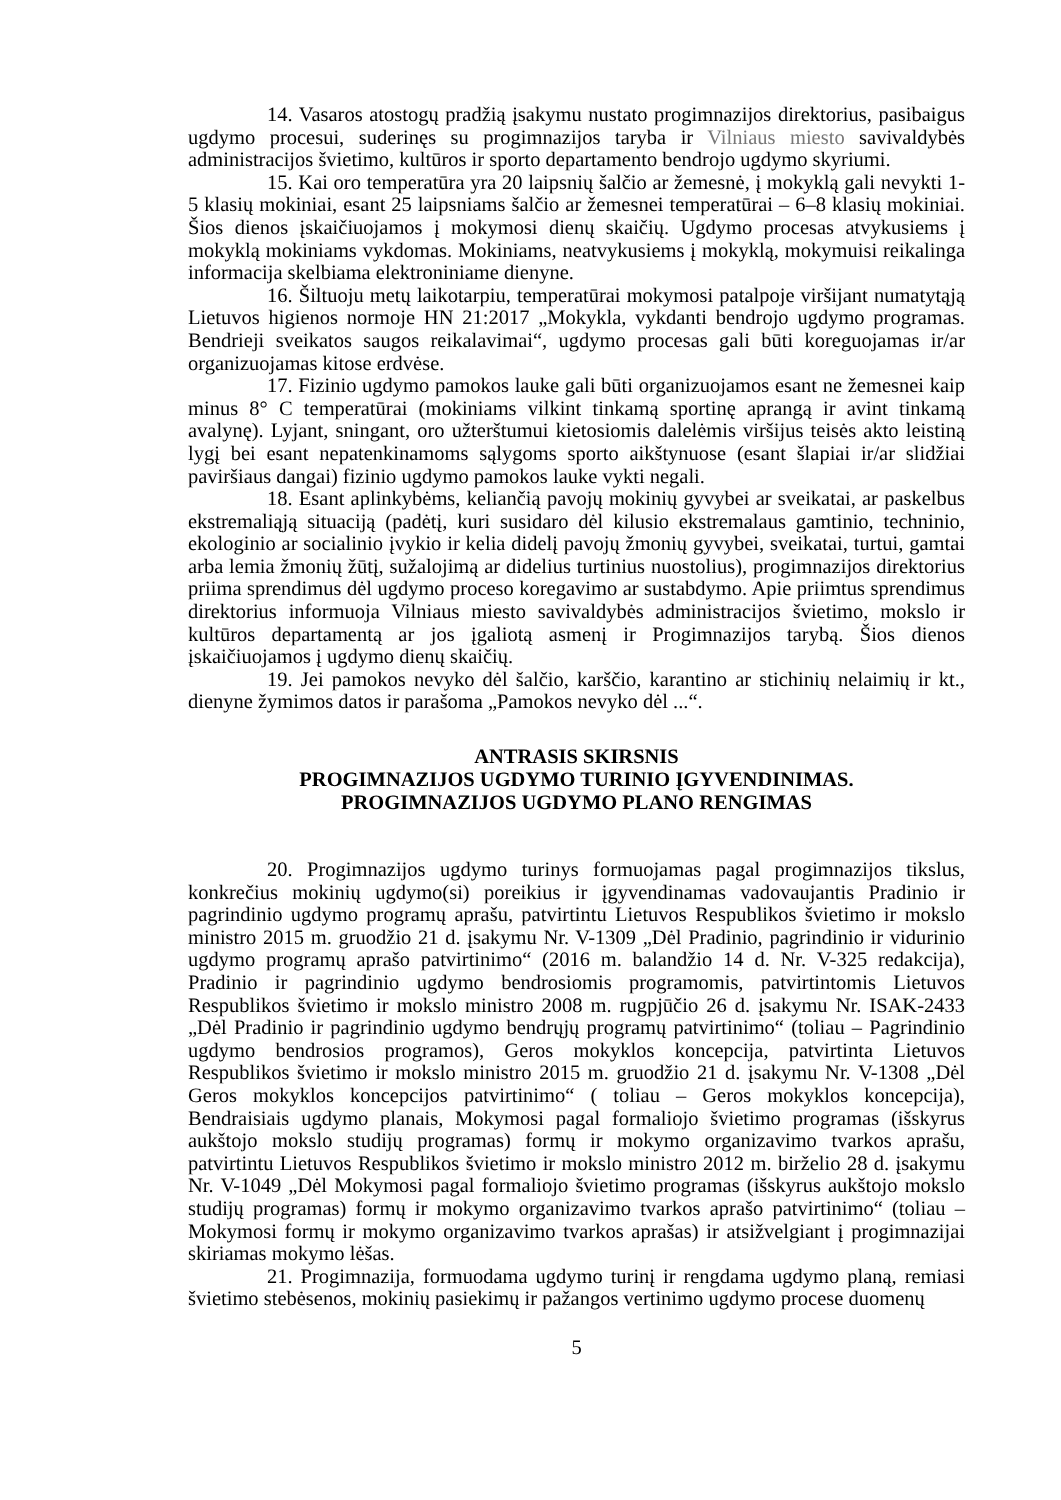14. Vasaros atostogų pradžią įsakymu nustato progimnazijos direktorius, pasibaigus ugdymo procesui, suderinęs su progimnazijos taryba ir Vilniaus miesto savivaldybės administracijos švietimo, kultūros ir sporto departamento bendrojo ugdymo skyriumi.
15. Kai oro temperatūra yra 20 laipsnių šalčio ar žemesnė, į mokyklą gali nevykti 1-5 klasių mokiniai, esant 25 laipsniams šalčio ar žemesnei temperatūrai – 6–8 klasių mokiniai. Šios dienos įskaičiuojamos į mokymosi dienų skaičių. Ugdymo procesas atvykusiems į mokyklą mokiniams vykdomas. Mokiniams, neatvykusiems į mokyklą, mokymuisi reikalinga informacija skelbiama elektroniniame dienyne.
16. Šiltuoju metų laikotarpiu, temperatūrai mokymosi patalpoje viršijant numatytąją Lietuvos higienos normoje HN 21:2017 „Mokykla, vykdanti bendrojo ugdymo programas. Bendrieji sveikatos saugos reikalavimai“, ugdymo procesas gali būti koreguojamas ir/ar organizuojamas kitose erdvėse.
17. Fizinio ugdymo pamokos lauke gali būti organizuojamos esant ne žemesnei kaip minus 8° C temperatūrai (mokiniams vilkint tinkamą sportinę aprangą ir avint tinkamą avalynę). Lyjant, sningant, oro užterštumui kietosiomis dalelėmis viršijus teisės akto leistiną lygį bei esant nepatenkinamoms sąlygoms sporto aikštynuose (esant šlapiai ir/ar slidžiai paviršiaus dangai) fizinio ugdymo pamokos lauke vykti negali.
18. Esant aplinkybėms, keliančią pavojų mokinių gyvybei ar sveikatai, ar paskelbus ekstremaliąją situaciją (padėtį, kuri susidaro dėl kilusio ekstremalaus gamtinio, techninio, ekologinio ar socialinio įvykio ir kelia didelį pavojų žmonių gyvybei, sveikatai, turtui, gamtai arba lemia žmonių žūtį, sužalojimą ar didelius turtinius nuostolius), progimnazijos direktorius priima sprendimus dėl ugdymo proceso koregavimo ar sustabdymo. Apie priimtus sprendimus direktorius informuoja Vilniaus miesto savivaldybės administracijos švietimo, mokslo ir kultūros departamentą ar jos įgaliotą asmenį ir Progimnazijos tarybą. Šios dienos įskaičiuojamos į ugdymo dienų skaičių.
19. Jei pamokos nevyko dėl šalčio, karščio, karantino ar stichinių nelaimių ir kt., dienyne žymimos datos ir parašoma „Pamokos nevyko dėl ...“.
ANTRASIS SKIRSNIS
PROGIMNAZIJOS UGDYMO TURINIO ĮGYVENDINIMAS.
PROGIMNAZIJOS UGDYMO PLANO RENGIMAS
20. Progimnazijos ugdymo turinys formuojamas pagal progimnazijos tikslus, konkrečius mokinių ugdymo(si) poreikius ir įgyvendinamas vadovaujantis Pradinio ir pagrindinio ugdymo programų aprašu, patvirtintu Lietuvos Respublikos švietimo ir mokslo ministro 2015 m. gruodžio 21 d. įsakymu Nr. V-1309 „Dėl Pradinio, pagrindinio ir vidurinio ugdymo programų aprašo patvirtinimo“ (2016 m. balandžio 14 d. Nr. V-325 redakcija), Pradinio ir pagrindinio ugdymo bendrosiomis programomis, patvirtintomis Lietuvos Respublikos švietimo ir mokslo ministro 2008 m. rugpjūčio 26 d. įsakymu Nr. ISAK-2433 „Dėl Pradinio ir pagrindinio ugdymo bendrųjų programų patvirtinimo“ (toliau – Pagrindinio ugdymo bendrosios programos), Geros mokyklos koncepcija, patvirtinta Lietuvos Respublikos švietimo ir mokslo ministro 2015 m. gruodžio 21 d. įsakymu Nr. V-1308 „Dėl Geros mokyklos koncepcijos patvirtinimo“ ( toliau – Geros mokyklos koncepcija), Bendraisiais ugdymo planais, Mokymosi pagal formaliojo švietimo programas (išskyrus aukštojo mokslo studijų programas) formų ir mokymo organizavimo tvarkos aprašu, patvirtintu Lietuvos Respublikos švietimo ir mokslo ministro 2012 m. birželio 28 d. įsakymu Nr. V-1049 „Dėl Mokymosi pagal formaliojo švietimo programas (išskyrus aukštojo mokslo studijų programas) formų ir mokymo organizavimo tvarkos aprašo patvirtinimo“ (toliau – Mokymosi formų ir mokymo organizavimo tvarkos aprašas) ir atsižvelgiant į progimnazijai skiriamas mokymo lėšas.
21. Progimnazija, formuodama ugdymo turinį ir rengdama ugdymo planą, remiasi švietimo stebėsenos, mokinių pasiekimų ir pažangos vertinimo ugdymo procese duomenų
5